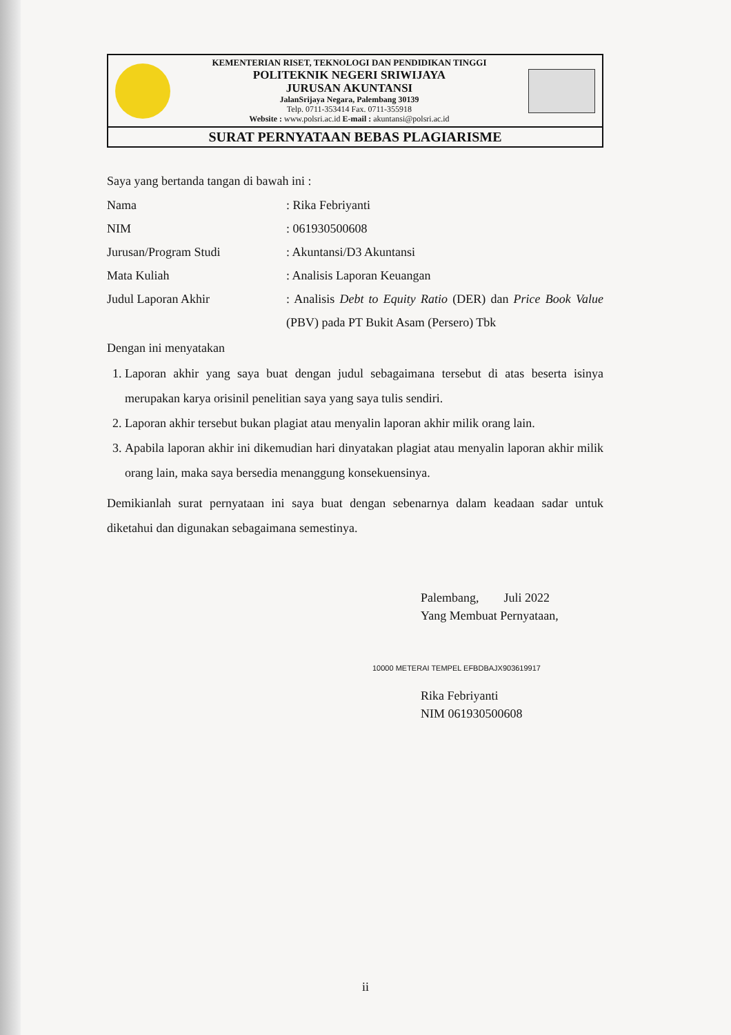KEMENTERIAN RISET, TEKNOLOGI DAN PENDIDIKAN TINGGI
POLITEKNIK NEGERI SRIWIJAYA
JURUSAN AKUNTANSI
JalanSrijaya Negara, Palembang 30139
Telp. 0711-353414 Fax. 0711-355918
Website : www.polsri.ac.id E-mail : akuntansi@polsri.ac.id
SURAT PERNYATAAN BEBAS PLAGIARISME
Saya yang bertanda tangan di bawah ini :
Nama : Rika Febriyanti
NIM : 061930500608
Jurusan/Program Studi : Akuntansi/D3 Akuntansi
Mata Kuliah : Analisis Laporan Keuangan
Judul Laporan Akhir : Analisis Debt to Equity Ratio (DER) dan Price Book Value (PBV) pada PT Bukit Asam (Persero) Tbk
Dengan ini menyatakan
1. Laporan akhir yang saya buat dengan judul sebagaimana tersebut di atas beserta isinya merupakan karya orisinil penelitian saya yang saya tulis sendiri.
2. Laporan akhir tersebut bukan plagiat atau menyalin laporan akhir milik orang lain.
3. Apabila laporan akhir ini dikemudian hari dinyatakan plagiat atau menyalin laporan akhir milik orang lain, maka saya bersedia menanggung konsekuensinya.
Demikianlah surat pernyataan ini saya buat dengan sebenarnya dalam keadaan sadar untuk diketahui dan digunakan sebagaimana semestinya.
Palembang, Juli 2022
Yang Membuat Pernyataan,
10000 METERAI TEMPEL EFBDBAJX903619917
Rika Febriyanti
NIM 061930500608
ii